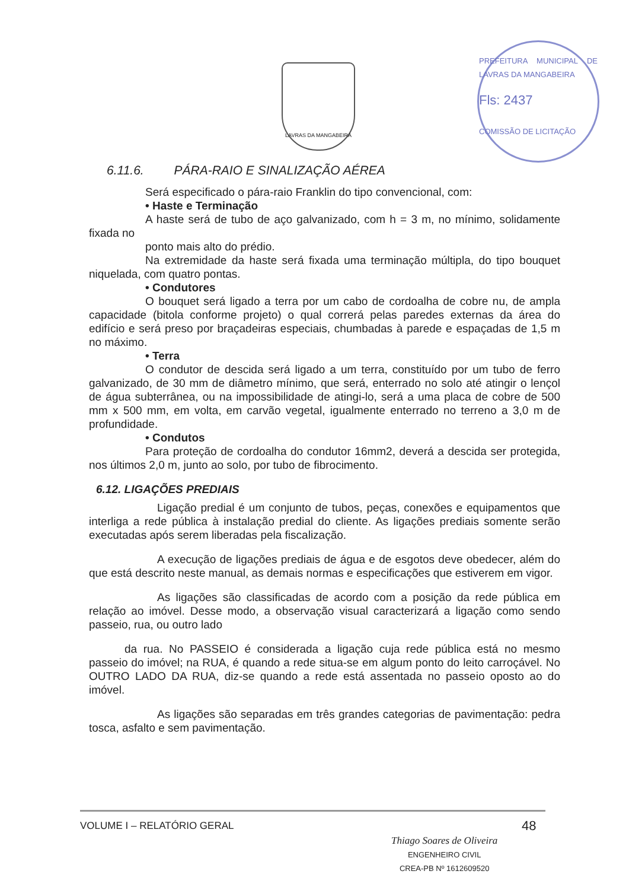LAVRAS DA MANGABEIRA
PREFEITURA MUNICIPAL DE LAVRAS DA MANGABEIRA
Fls: 2437
COMISSÃO DE LICITAÇÃO
6.11.6. PÁRA-RAIO E SINALIZAÇÃO AÉREA
Será especificado o pára-raio Franklin do tipo convencional, com:
• Haste e Terminação
A haste será de tubo de aço galvanizado, com h = 3 m, no mínimo, solidamente fixada no
ponto mais alto do prédio.
Na extremidade da haste será fixada uma terminação múltipla, do tipo bouquet niquelada, com quatro pontas.
• Condutores
O bouquet será ligado a terra por um cabo de cordoalha de cobre nu, de ampla capacidade (bitola conforme projeto) o qual correrá pelas paredes externas da área do edifício e será preso por braçadeiras especiais, chumbadas à parede e espaçadas de 1,5 m no máximo.
• Terra
O condutor de descida será ligado a um terra, constituído por um tubo de ferro galvanizado, de 30 mm de diâmetro mínimo, que será, enterrado no solo até atingir o lençol de água subterrânea, ou na impossibilidade de atingi-lo, será a uma placa de cobre de 500 mm x 500 mm, em volta, em carvão vegetal, igualmente enterrado no terreno a 3,0 m de profundidade.
• Condutos
Para proteção de cordoalha do condutor 16mm2, deverá a descida ser protegida, nos últimos 2,0 m, junto ao solo, por tubo de fibrocimento.
6.12. LIGAÇÕES PREDIAIS
Ligação predial é um conjunto de tubos, peças, conexões e equipamentos que interliga a rede pública à instalação predial do cliente. As ligações prediais somente serão executadas após serem liberadas pela fiscalização.
A execução de ligações prediais de água e de esgotos deve obedecer, além do que está descrito neste manual, as demais normas e especificações que estiverem em vigor.
As ligações são classificadas de acordo com a posição da rede pública em relação ao imóvel. Desse modo, a observação visual caracterizará a ligação como sendo passeio, rua, ou outro lado
da rua. No PASSEIO é considerada a ligação cuja rede pública está no mesmo passeio do imóvel; na RUA, é quando a rede situa-se em algum ponto do leito carroçável. No OUTRO LADO DA RUA, diz-se quando a rede está assentada no passeio oposto ao do imóvel.
As ligações são separadas em três grandes categorias de pavimentação: pedra tosca, asfalto e sem pavimentação.
VOLUME I – RELATÓRIO GERAL
48
Thiago Soares de Oliveira
ENGENHEIRO CIVIL
CREA-PB Nº 1612609520